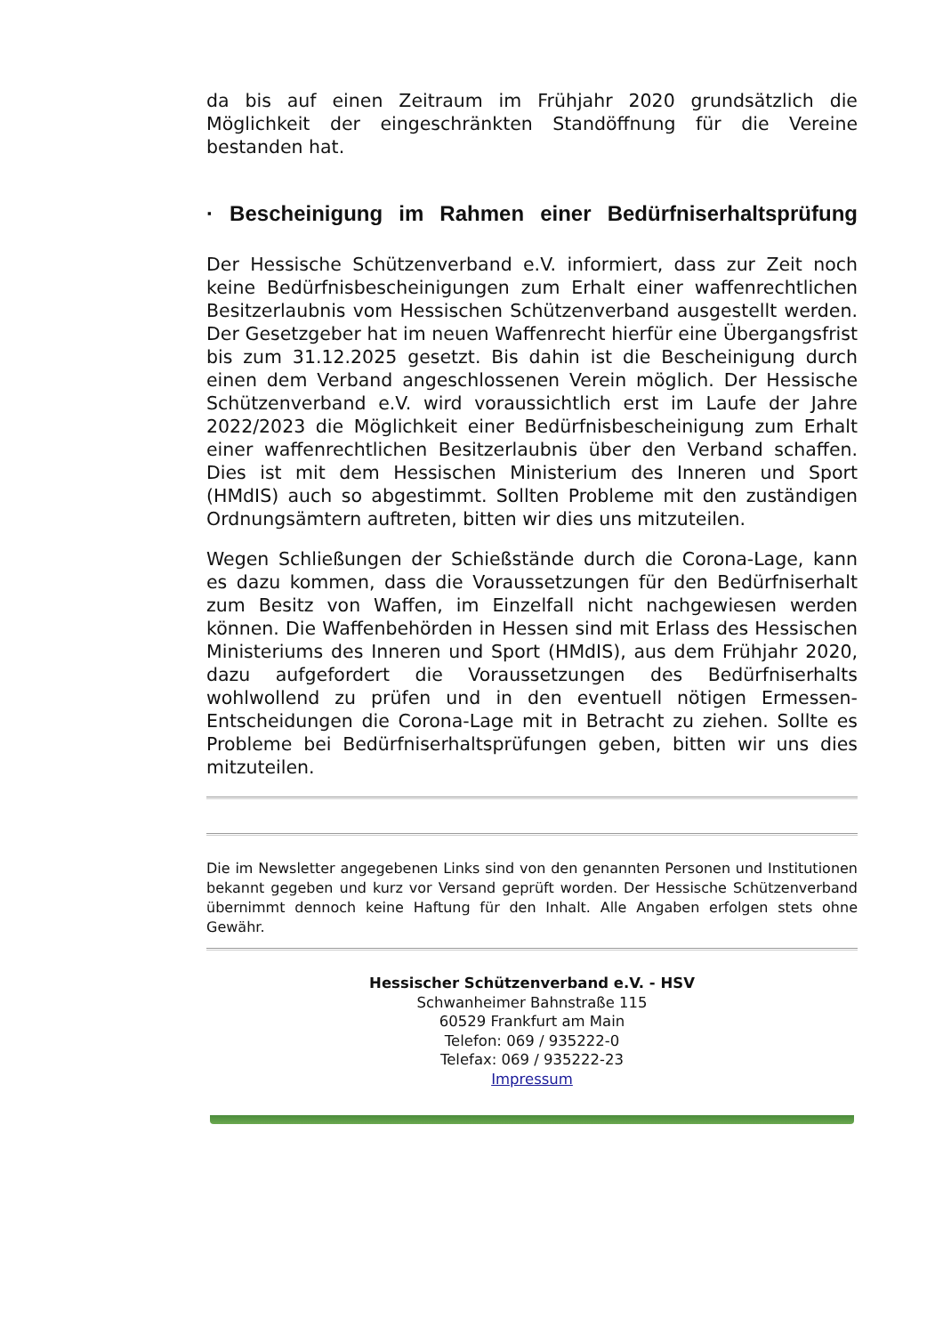da bis auf einen Zeitraum im Frühjahr 2020 grundsätzlich die Möglichkeit der eingeschränkten Standöffnung für die Vereine bestanden hat.
· Bescheinigung im Rahmen einer Bedürfniserhaltsprüfung
Der Hessische Schützenverband e.V. informiert, dass zur Zeit noch keine Bedürfnisbescheinigungen zum Erhalt einer waffenrechtlichen Besitz­erlaubnis vom Hessischen Schützenverband ausgestellt werden. Der Gesetzgeber hat im neuen Waffenrecht hierfür eine Übergangsfrist bis zum 31.12.2025 gesetzt. Bis dahin ist die Bescheinigung durch einen dem Verband angeschlossenen Verein möglich. Der Hessische Schützenverband e.V. wird voraussichtlich erst im Laufe der Jahre 2022/2023 die Möglichkeit einer Bedürfnisbescheinigung zum Erhalt einer waffenrechtlichen Besitzerlaubnis über den Verband schaffen. Dies ist mit dem Hessischen Ministerium des Inneren und Sport (HMdIS) auch so abgestimmt. Sollten Probleme mit den zuständigen Ordnungsämtern auftreten, bitten wir dies uns mitzuteilen.
Wegen Schließungen der Schießstände durch die Corona-Lage, kann es dazu kommen, dass die Voraussetzungen für den Bedürfniserhalt zum Besitz von Waffen, im Einzelfall nicht nachgewiesen werden können. Die Waffenbehörden in Hessen sind mit Erlass des Hessischen Ministeriums des Inneren und Sport (HMdIS), aus dem Frühjahr 2020, dazu aufgefordert die Voraussetzungen des Bedürfniserhalts wohlwollend zu prüfen und in den eventuell nötigen Ermessen-Entscheidungen die Corona-Lage mit in Betracht zu ziehen. Sollte es Probleme bei Bedürfniserhaltsprüfungen geben, bitten wir uns dies mitzuteilen.
Die im Newsletter angegebenen Links sind von den genannten Personen und Institutionen bekannt gegeben und kurz vor Versand geprüft worden. Der Hessische Schützenverband übernimmt dennoch keine Haftung für den Inhalt. Alle Angaben erfolgen stets ohne Gewähr.
Hessischer Schützenverband e.V. - HSV
Schwanheimer Bahnstraße 115
60529 Frankfurt am Main
Telefon: 069 / 935222-0
Telefax: 069 / 935222-23
Impressum